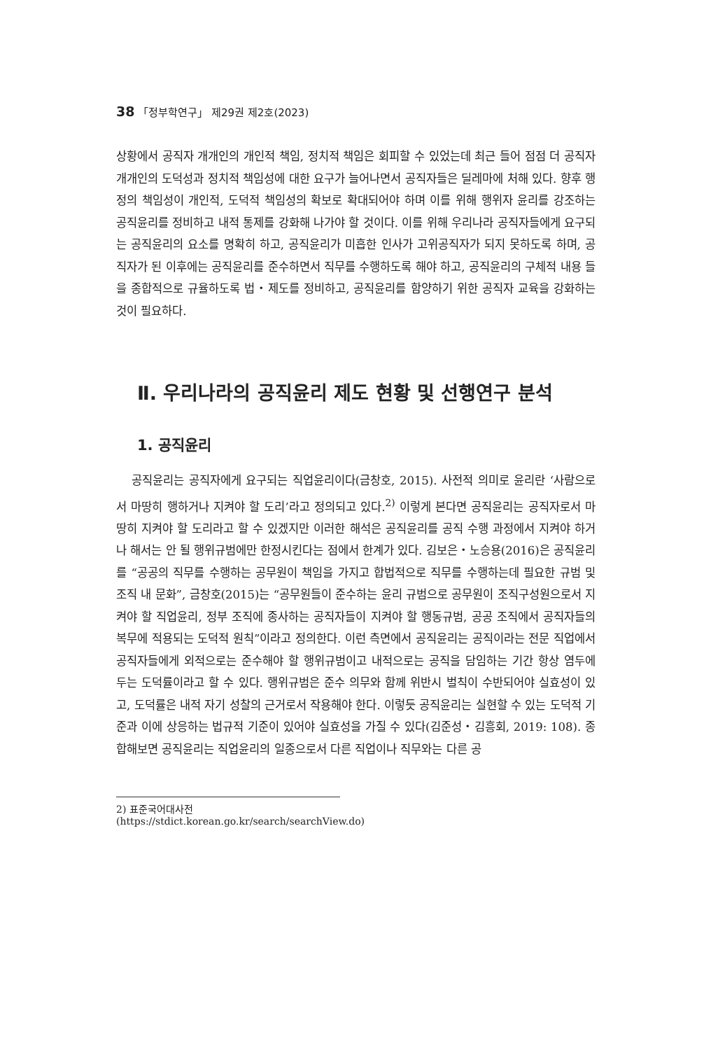38 「정부학연구」 제29권 제2호(2023)
상황에서 공직자 개개인의 개인적 책임, 정치적 책임은 회피할 수 있었는데 최근 들어 점점 더 공직자 개개인의 도덕성과 정치적 책임성에 대한 요구가 늘어나면서 공직자들은 딜레마에 처해 있다. 향후 행정의 책임성이 개인적, 도덕적 책임성의 확보로 확대되어야 하며 이를 위해 행위자 윤리를 강조하는 공직윤리를 정비하고 내적 통제를 강화해 나가야 할 것이다. 이를 위해 우리나라 공직자들에게 요구되는 공직윤리의 요소를 명확히 하고, 공직윤리가 미흡한 인사가 고위공직자가 되지 못하도록 하며, 공직자가 된 이후에는 공직윤리를 준수하면서 직무를 수행하도록 해야 하고, 공직윤리의 구체적 내용 들을 종합적으로 규율하도록 법・제도를 정비하고, 공직윤리를 함양하기 위한 공직자 교육을 강화하는 것이 필요하다.
Ⅱ. 우리나라의 공직윤리 제도 현황 및 선행연구 분석
1. 공직윤리
공직윤리는 공직자에게 요구되는 직업윤리이다(금창호, 2015). 사전적 의미로 윤리란 ‘사람으로서 마땅히 행하거나 지켜야 할 도리’라고 정의되고 있다.<sup>2)</sup> 이렇게 본다면 공직윤리는 공직자로서 마땅히 지켜야 할 도리라고 할 수 있겠지만 이러한 해석은 공직윤리를 공직 수행 과정에서 지켜야 하거나 해서는 안 될 행위규범에만 한정시킨다는 점에서 한계가 있다. 김보은・노승용(2016)은 공직윤리를 “공공의 직무를 수행하는 공무원이 책임을 가지고 합법적으로 직무를 수행하는데 필요한 규범 및 조직 내 문화”, 금창호(2015)는 “공무원들이 준수하는 윤리 규범으로 공무원이 조직구성원으로서 지켜야 할 직업윤리, 정부 조직에 종사하는 공직자들이 지켜야 할 행동규범, 공공 조직에서 공직자들의 복무에 적용되는 도덕적 원칙”이라고 정의한다. 이런 측면에서 공직윤리는 공직이라는 전문 직업에서 공직자들에게 외적으로는 준수해야 할 행위규범이고 내적으로는 공직을 담임하는 기간 항상 염두에 두는 도덕률이라고 할 수 있다. 행위규범은 준수 의무와 함께 위반시 벌칙이 수반되어야 실효성이 있고, 도덕률은 내적 자기 성찰의 근거로서 작용해야 한다. 이렇듯 공직윤리는 실현할 수 있는 도덕적 기준과 이에 상응하는 법규적 기준이 있어야 실효성을 가질 수 있다(김준성・김흥회, 2019: 108). 종합해보면 공직윤리는 직업윤리의 일종으로서 다른 직업이나 직무와는 다른 공
2) 표준국어대사전(https://stdict.korean.go.kr/search/searchView.do)